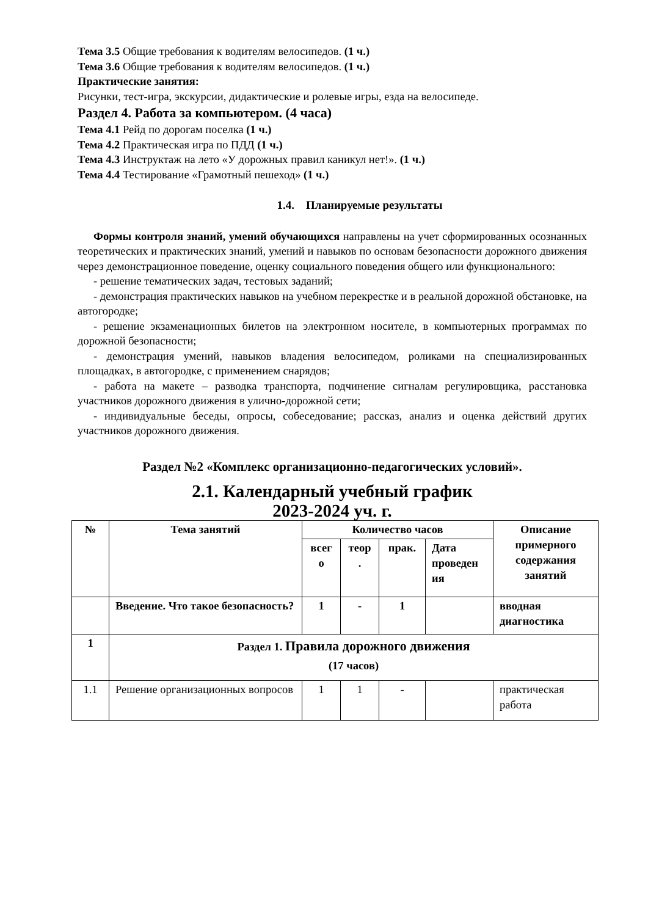Тема 3.5 Общие требования к водителям велосипедов. (1 ч.)
Тема 3.6 Общие требования к водителям велосипедов. (1 ч.)
Практические занятия:
Рисунки, тест-игра, экскурсии, дидактические и ролевые игры, езда на велосипеде.
Раздел 4. Работа за компьютером. (4 часа)
Тема 4.1 Рейд по дорогам поселка (1 ч.)
Тема 4.2 Практическая игра по ПДД (1 ч.)
Тема 4.3 Инструктаж на лето «У дорожных правил каникул нет!». (1 ч.)
Тема 4.4 Тестирование «Грамотный пешеход» (1 ч.)
1.4. Планируемые результаты
Формы контроля знаний, умений обучающихся направлены на учет сформированных осознанных теоретических и практических знаний, умений и навыков по основам безопасности дорожного движения через демонстрационное поведение, оценку социального поведения общего или функционального:
- решение тематических задач, тестовых заданий;
- демонстрация практических навыков на учебном перекрестке и в реальной дорожной обстановке, на автогородке;
- решение экзаменационных билетов на электронном носителе, в компьютерных программах по дорожной безопасности;
- демонстрация умений, навыков владения велосипедом, роликами на специализированных площадках, в автогородке, с применением снарядов;
- работа на макете – разводка транспорта, подчинение сигналам регулировщика, расстановка участников дорожного движения в улично-дорожной сети;
- индивидуальные беседы, опросы, собеседование; рассказ, анализ и оценка действий других участников дорожного движения.
Раздел №2 «Комплекс организационно-педагогических условий».
2.1. Календарный учебный график
2023-2024 уч. г.
| № | Тема занятий | Количество часов | | | | Описание примерного содержания занятий |
| --- | --- | --- | --- | --- | --- | --- |
| | | всег о | теор . | прак. | Дата проведен ия | |
| | Введение. Что такое безопасность? | 1 | - | 1 | | вводная диагностика |
| 1 | Раздел 1. Правила дорожного движения (17 часов) | | | | | |
| 1.1 | Решение организационных вопросов | 1 | 1 | - | | практическая работа |